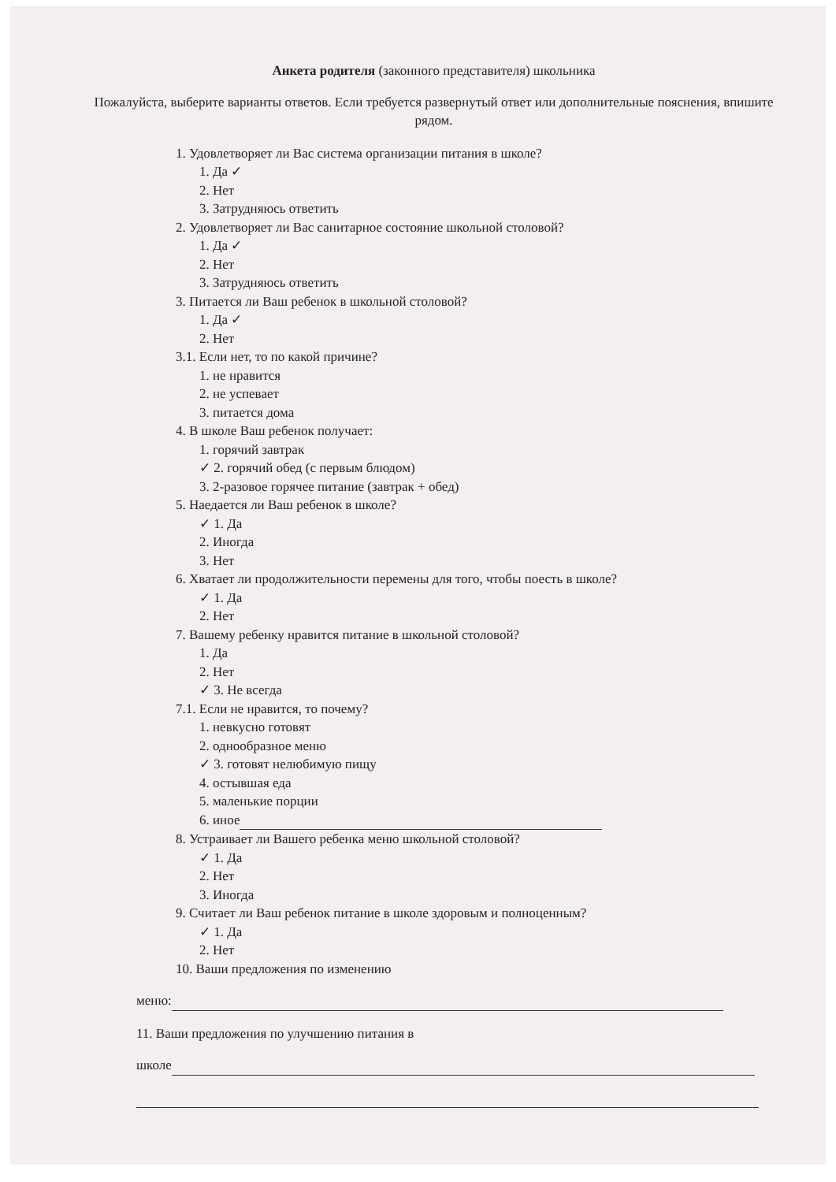Анкета родителя (законного представителя) школьника
Пожалуйста, выберите варианты ответов. Если требуется развернутый ответ или дополнительные пояснения, впишите рядом.
1. Удовлетворяет ли Вас система организации питания в школе?
1. Да ✓
2. Нет
3. Затрудняюсь ответить
2. Удовлетворяет ли Вас санитарное состояние школьной столовой?
1. Да ✓
2. Нет
3. Затрудняюсь ответить
3. Питается ли Ваш ребенок в школьной столовой?
1. Да ✓
2. Нет
3.1. Если нет, то по какой причине?
1. не нравится
2. не успевает
3. питается дома
4. В школе Ваш ребенок получает:
1. горячий завтрак
✓ 2. горячий обед (с первым блюдом)
3. 2-разовое горячее питание (завтрак + обед)
5. Наедается ли Ваш ребенок в школе?
✓ 1. Да
2. Иногда
3. Нет
6. Хватает ли продолжительности перемены для того, чтобы поесть в школе?
✓ 1. Да
2. Нет
7. Вашему ребенку нравится питание в школьной столовой?
1. Да
2. Нет
✓ 3. Не всегда
7.1. Если не нравится, то почему?
1. невкусно готовят
2. однообразное меню
✓ 3. готовят нелюбимую пищу
4. остывшая еда
5. маленькие порции
6. иное
8. Устраивает ли Вашего ребенка меню школьной столовой?
✓ 1. Да
2. Нет
3. Иногда
9. Считает ли Ваш ребенок питание в школе здоровым и полноценным?
✓ 1. Да
2. Нет
10. Ваши предложения по изменению
меню:
11. Ваши предложения по улучшению питания в
школе